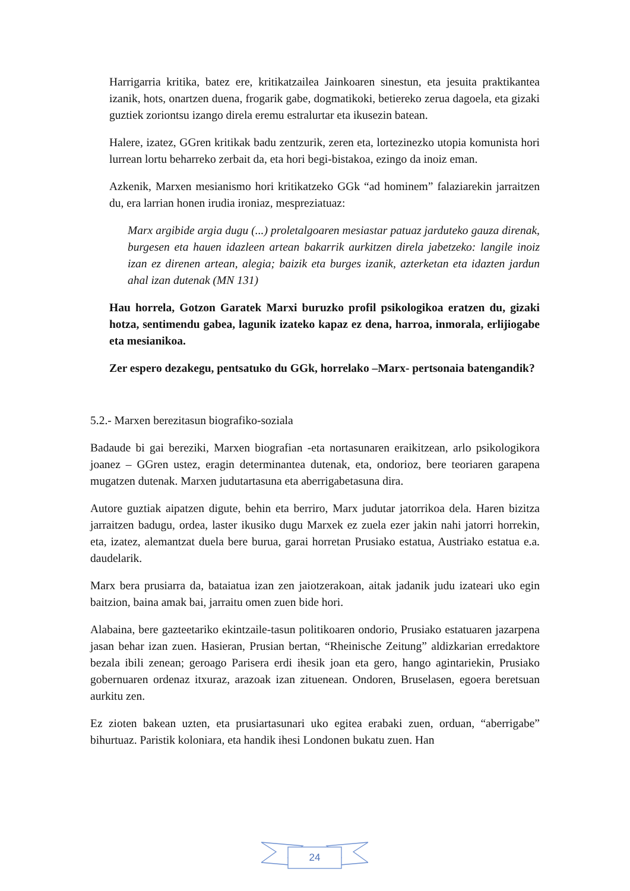Harrigarria kritika, batez ere, kritikatzailea Jainkoaren sinestun, eta jesuita praktikantea izanik, hots, onartzen duena, frogarik gabe, dogmatikoki, betiereko zerua dagoela, eta gizaki guztiek zoriontsu izango direla eremu estralurtar eta ikusezin batean.
Halere, izatez, GGren kritikak badu zentzurik, zeren eta, lortezinezko utopia komunista hori lurrean lortu beharreko zerbait da, eta hori begi-bistakoa, ezingo da inoiz eman.
Azkenik, Marxen mesianismo hori kritikatzeko GGk “ad hominem” falaziarekin jarraitzen du, era larrian honen irudia ironiaz, mespreziatuaz:
Marx argibide argia dugu (...) proletalgoaren mesiastar patuaz jarduteko gauza direnak, burgesen eta hauen idazleen artean bakarrik aurkitzen direla jabetzeko: langile inoiz izan ez direnen artean, alegia; baizik eta burges izanik, azterketan eta idazten jardun ahal izan dutenak (MN 131)
Hau horrela, Gotzon Garatek Marxi buruzko profil psikologikoa eratzen du, gizaki hotza, sentimendu gabea, lagunik izateko kapaz ez dena, harroa, inmorala, erlijiogabe eta mesianikoa.
Zer espero dezakegu, pentsatuko du GGk, horrelako –Marx- pertsonaia batengandik?
5.2.- Marxen berezitasun biografiko-soziala
Badaude bi gai bereziki, Marxen biografian -eta nortasunaren eraikitzean, arlo psikologikora joanez – GGren ustez, eragin determinantea dutenak, eta, ondorioz, bere teoriaren garapena mugatzen dutenak. Marxen judutartasuna eta aberrigabetasuna dira.
Autore guztiak aipatzen digute, behin eta berriro, Marx judutar jatorrikoa dela. Haren bizitza jarraitzen badugu, ordea, laster ikusiko dugu Marxek ez zuela ezer jakin nahi jatorri horrekin, eta, izatez, alemantzat duela bere burua, garai horretan Prusiako estatua, Austriako estatua e.a. daudelarik.
Marx bera prusiarra da, bataiatua izan zen jaiotzerakoan, aitak jadanik judu izateari uko egin baitzion, baina amak bai, jarraitu omen zuen bide hori.
Alabaina, bere gazteetariko ekintzaile-tasun politikoaren ondorio, Prusiako estatuaren jazarpena jasan behar izan zuen. Hasieran, Prusian bertan, “Rheinische Zeitung” aldizkarian erredaktore bezala ibili zenean; geroago Parisera erdi ihesik joan eta gero, hango agintariekin, Prusiako gobernuaren ordenaz itxuraz, arazoak izan zituenean. Ondoren, Bruselasen, egoera beretsuan aurkitu zen.
Ez zioten bakean uzten, eta prusiartasunari uko egitea erabaki zuen, orduan, “aberrigabe” bihurtuaz. Paristik koloniara, eta handik ihesi Londonen bukatu zuen. Han
24